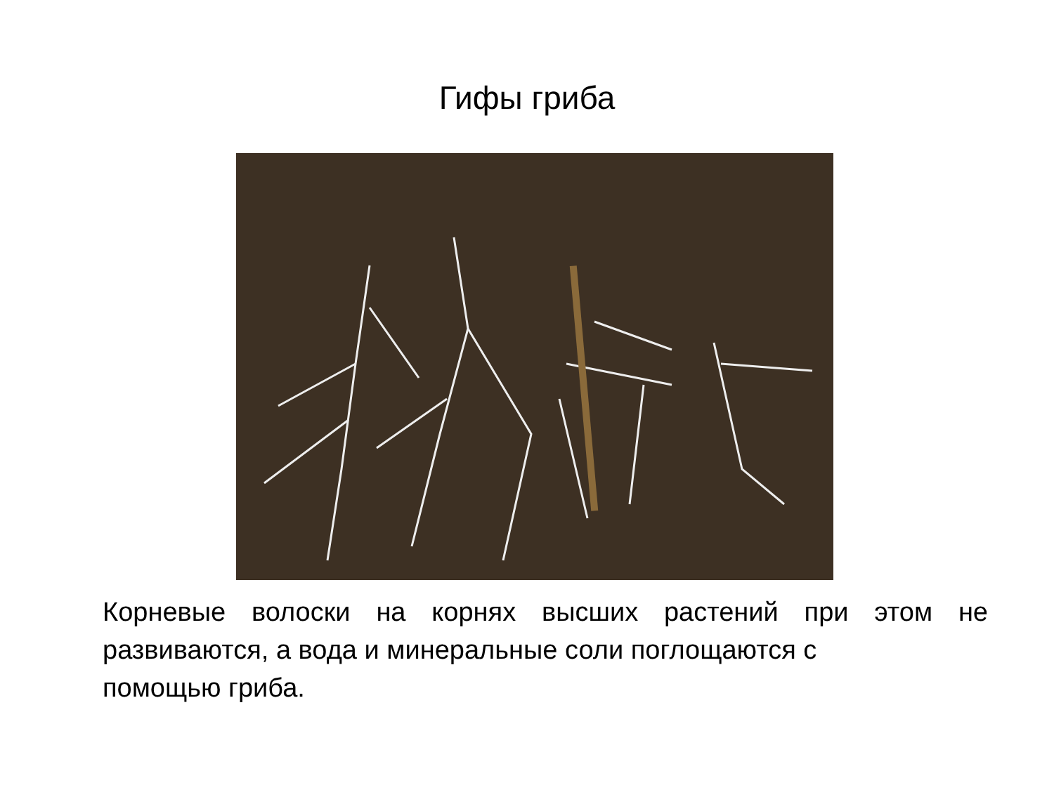Гифы гриба
Корневые волоски на корнях высших растений при этом не развиваются, а вода и минеральные соли поглощаются с
помощью гриба.